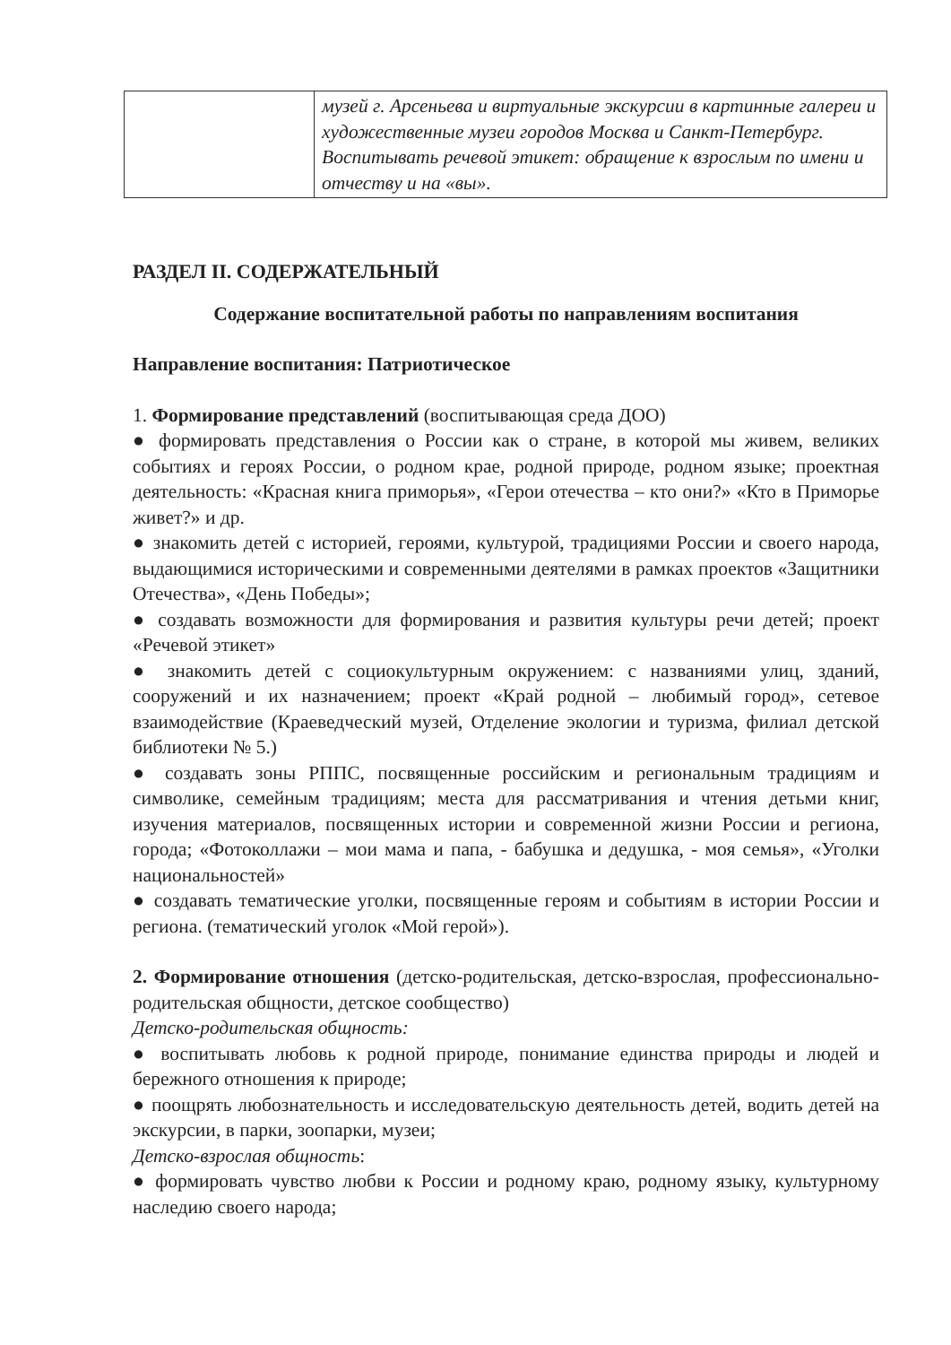| | музей г. Арсеньева и виртуальные экскурсии в картинные галереи и художественные музеи городов Москва и Санкт-Петербург. Воспитывать речевой этикет: обращение к взрослым по имени и отчеству и на «вы». |
РАЗДЕЛ II. СОДЕРЖАТЕЛЬНЫЙ
Содержание воспитательной работы по направлениям воспитания
Направление воспитания: Патриотическое
1. Формирование представлений (воспитывающая среда ДОО)
● формировать представления о России как о стране, в которой мы живем, великих событиях и героях России, о родном крае, родной природе, родном языке; проектная деятельность: «Красная книга приморья», «Герои отечества – кто они?» «Кто в Приморье живет?» и др.
● знакомить детей с историей, героями, культурой, традициями России и своего народа, выдающимися историческими и современными деятелями в рамках проектов «Защитники Отечества», «День Победы»;
● создавать возможности для формирования и развития культуры речи детей; проект «Речевой этикет»
● знакомить детей с социокультурным окружением: с названиями улиц, зданий, сооружений и их назначением; проект «Край родной – любимый город», сетевое взаимодействие (Краеведческий музей, Отделение экологии и туризма, филиал детской библиотеки № 5.)
● создавать зоны РППС, посвященные российским и региональным традициям и символике, семейным традициям; места для рассматривания и чтения детьми книг, изучения материалов, посвященных истории и современной жизни России и региона, города; «Фотоколлажи – мои мама и папа, - бабушка и дедушка, - моя семья», «Уголки национальностей»
● создавать тематические уголки, посвященные героям и событиям в истории России и региона. (тематический уголок «Мой герой»).
2. Формирование отношения (детско-родительская, детско-взрослая, профессионально-родительская общности, детское сообщество)
Детско-родительская общность:
● воспитывать любовь к родной природе, понимание единства природы и людей и бережного отношения к природе;
● поощрять любознательность и исследовательскую деятельность детей, водить детей на экскурсии, в парки, зоопарки, музеи;
Детско-взрослая общность:
● формировать чувство любви к России и родному краю, родному языку, культурному наследию своего народа;